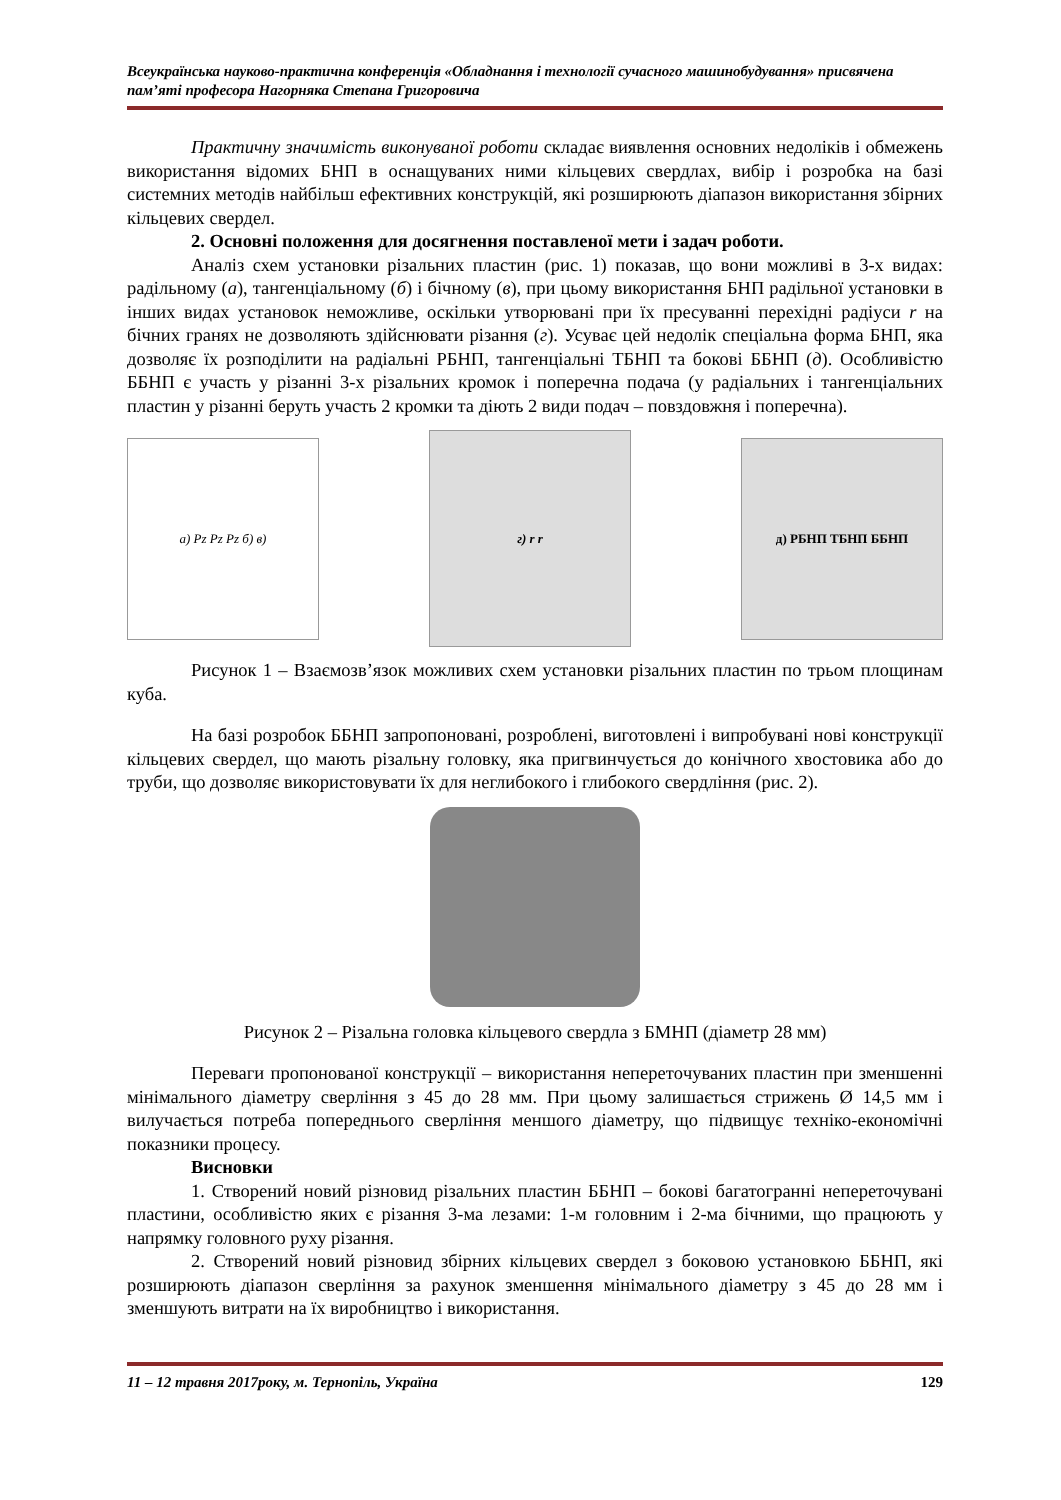Всеукраїнська науково-практична конференція «Обладнання і технології сучасного машинобудування» присвячена пам’яті професора Нагорняка Степана Григоровича
Практичну значимість виконуваної роботи складає виявлення основних недоліків і обмежень використання відомих БНП в оснащуваних ними кільцевих свердлах, вибір і розробка на базі системних методів найбільш ефективних конструкцій, які розширюють діапазон використання збірних кільцевих свердел.
2. Основні положення для досягнення поставленої мети і задач роботи.
Аналіз схем установки різальних пластин (рис. 1) показав, що вони можливі в 3-х видах: радільному (а), тангенціальному (б) і бічному (в), при цьому використання БНП радільної установки в інших видах установок неможливе, оскільки утворювані при їх пресуванні перехідні радіуси r на бічних гранях не дозволяють здійснювати різання (г). Усуває цей недолік спеціальна форма БНП, яка дозволяє їх розподілити на радіальні РБНП, тангенціальні ТБНП та бокові ББНП (д). Особливістю ББНП є участь у різанні 3-х різальних кромок і поперечна подача (у радіальних і тангенціальних пластин у різанні беруть участь 2 кромки та діють 2 види подач – повздовжня і поперечна).
а) Pz Pz Pz б) в)
г) r r
д) РБНП ТБНП ББНП
Рисунок 1 – Взаємозв’язок можливих схем установки різальних пластин по трьом площинам куба.
На базі розробок ББНП запропоновані, розроблені, виготовлені і випробувані нові конструкції кільцевих свердел, що мають різальну головку, яка пригвинчується до конічного хвостовика або до труби, що дозволяє використовувати їх для неглибокого і глибокого свердління (рис. 2).
Рисунок 2 – Різальна головка кільцевого свердла з БМНП (діаметр 28 мм)
Переваги пропонованої конструкції – використання неперетoчуваних пластин при зменшенні мінімального діаметру сверління з 45 до 28 мм. При цьому залишається стрижень Ø 14,5 мм і вилучається потреба попереднього сверління меншого діаметру, що підвищує техніко-економічні показники процесу.
Висновки
1. Створений новий різновид різальних пластин ББНП – бокові багатогранні непереточувані пластини, особливістю яких є різання 3-ма лезами: 1-м головним і 2-ма бічними, що працюють у напрямку головного руху різання.
2. Створений новий різновид збірних кільцевих свердел з боковою установкою ББНП, які розширюють діапазон сверління за рахунок зменшення мінімального діаметру з 45 до 28 мм і зменшують витрати на їх виробництво і використання.
11 – 12 травня 2017року, м. Тернопіль, Україна 129